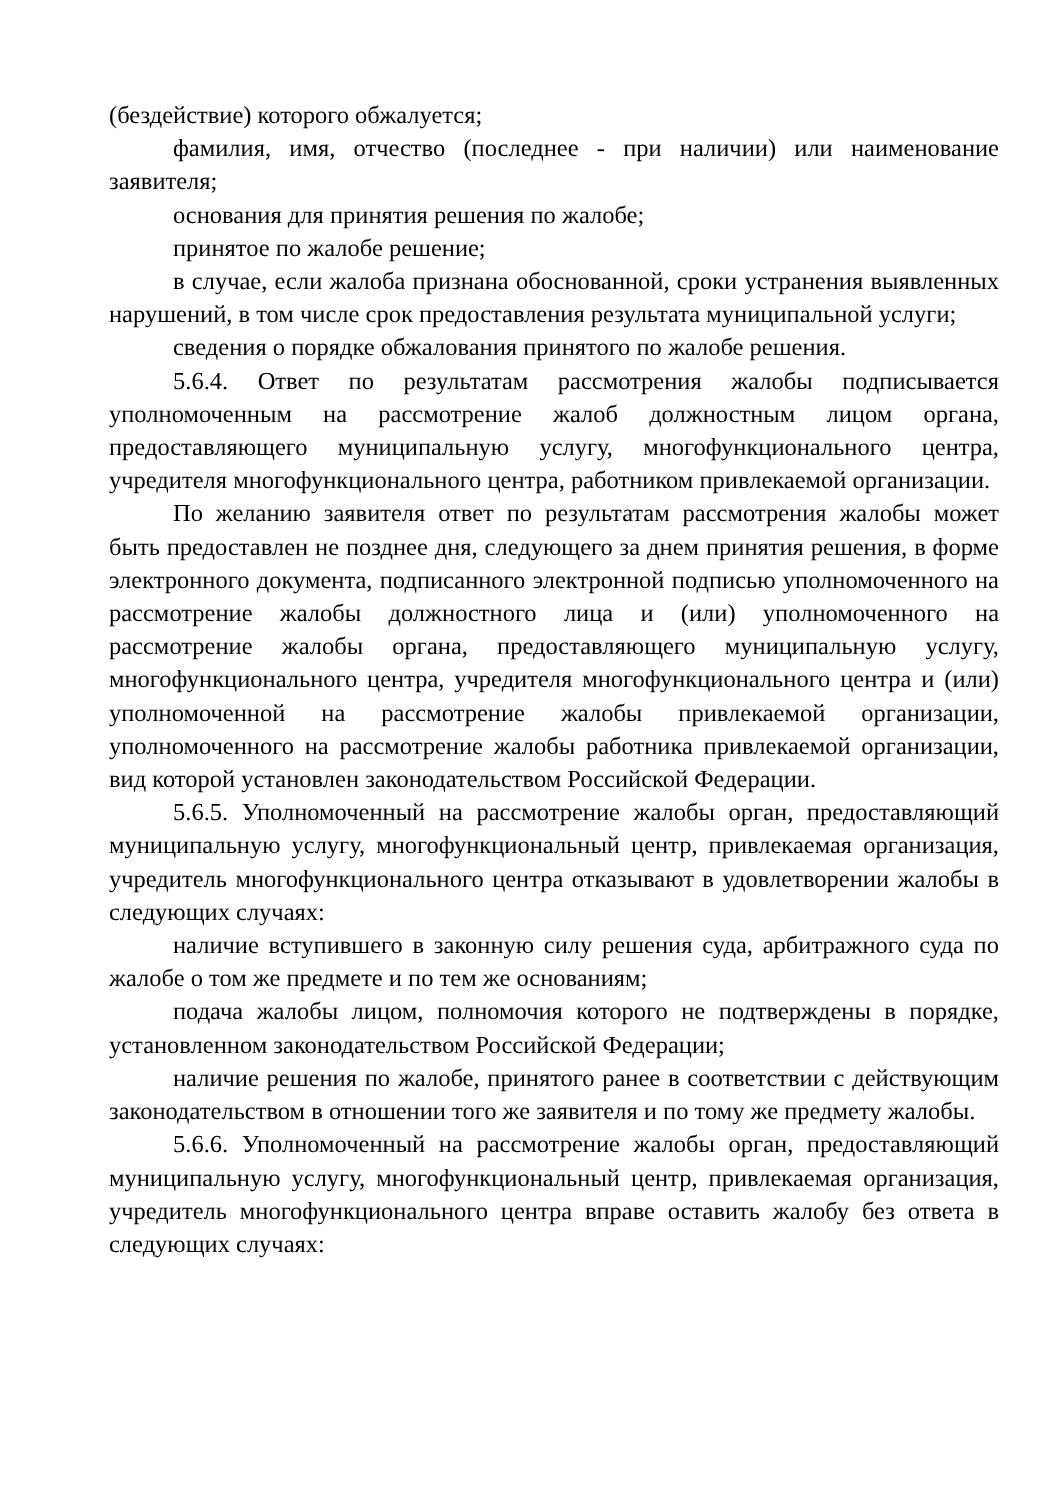(бездействие) которого обжалуется;
фамилия, имя, отчество (последнее - при наличии) или наименование заявителя;
основания для принятия решения по жалобе;
принятое по жалобе решение;
в случае, если жалоба признана обоснованной, сроки устранения выявленных нарушений, в том числе срок предоставления результата муниципальной услуги;
сведения о порядке обжалования принятого по жалобе решения.
5.6.4. Ответ по результатам рассмотрения жалобы подписывается уполномоченным на рассмотрение жалоб должностным лицом органа, предоставляющего муниципальную услугу, многофункционального центра, учредителя многофункционального центра, работником привлекаемой организации.
По желанию заявителя ответ по результатам рассмотрения жалобы может быть предоставлен не позднее дня, следующего за днем принятия решения, в форме электронного документа, подписанного электронной подписью уполномоченного на рассмотрение жалобы должностного лица и (или) уполномоченного на рассмотрение жалобы органа, предоставляющего муниципальную услугу, многофункционального центра, учредителя многофункционального центра и (или) уполномоченной на рассмотрение жалобы привлекаемой организации, уполномоченного на рассмотрение жалобы работника привлекаемой организации, вид которой установлен законодательством Российской Федерации.
5.6.5. Уполномоченный на рассмотрение жалобы орган, предоставляющий муниципальную услугу, многофункциональный центр, привлекаемая организация, учредитель многофункционального центра отказывают в удовлетворении жалобы в следующих случаях:
наличие вступившего в законную силу решения суда, арбитражного суда по жалобе о том же предмете и по тем же основаниям;
подача жалобы лицом, полномочия которого не подтверждены в порядке, установленном законодательством Российской Федерации;
наличие решения по жалобе, принятого ранее в соответствии с действующим законодательством в отношении того же заявителя и по тому же предмету жалобы.
5.6.6. Уполномоченный на рассмотрение жалобы орган, предоставляющий муниципальную услугу, многофункциональный центр, привлекаемая организация, учредитель многофункционального центра вправе оставить жалобу без ответа в следующих случаях: